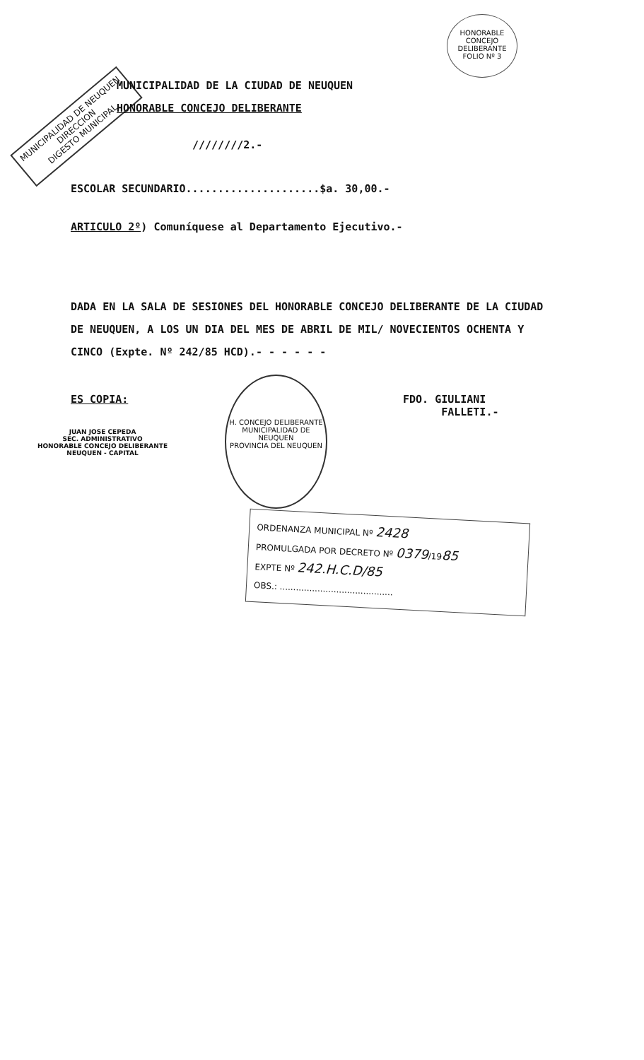HONORABLE CONCEJO DELIBERANTE
FOLIO Nº 3
MUNICIPALIDAD DE NEUQUEN
DIRECCION
DIGESTO MUNICIPAL
MUNICIPALIDAD DE LA CIUDAD DE NEUQUEN
HONORABLE CONCEJO DELIBERANTE
////////2.-
ESCOLAR SECUNDARIO.....................$a. 30,00.-
ARTICULO 2º) Comuníquese al Departamento Ejecutivo.-
DADA EN LA SALA DE SESIONES DEL HONORABLE CONCEJO DELIBERANTE DE LA CIUDAD DE NEUQUEN, A LOS UN DIA DEL MES DE ABRIL DE MIL/ NOVECIENTOS OCHENTA Y CINCO (Expte. Nº 242/85 HCD).- - - - - -
ES COPIA:
JUAN JOSE CEPEDA
SEC. ADMINISTRATIVO
HONORABLE CONCEJO DELIBERANTE
NEUQUEN - CAPITAL
FDO. GIULIANI
FALLETI.-
H. CONCEJO DELIBERANTE
MUNICIPALIDAD DE NEUQUEN
PROVINCIA DEL NEUQUEN
ORDENANZA MUNICIPAL Nº 2428
PROMULGADA POR DECRETO Nº 0379/1985
EXPTE Nº 242.H.C.D/85
OBS.: ..........................................